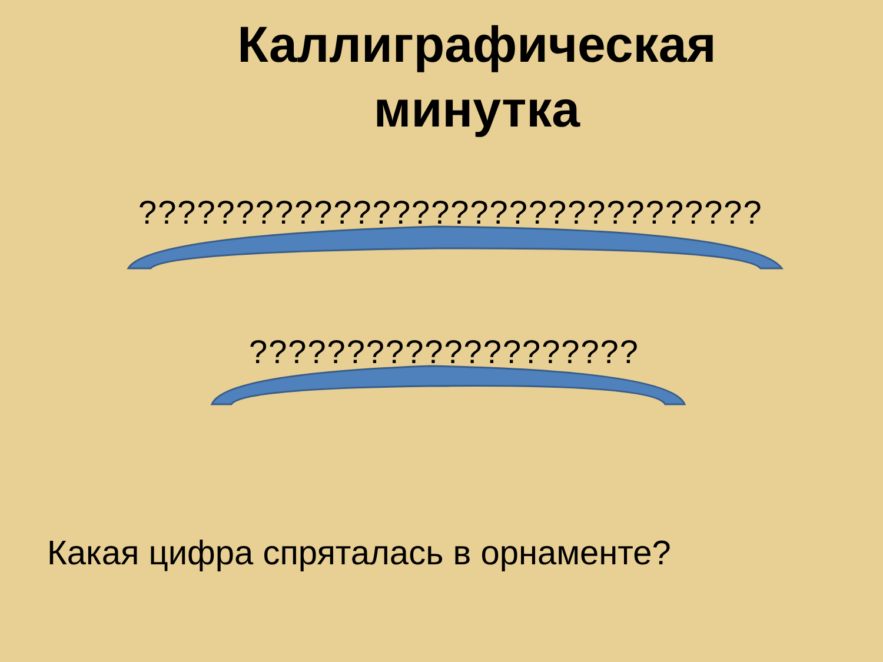Каллиграфическая минутка
????????????????????????????????
????????????????????
Какая цифра спряталась в орнаменте?